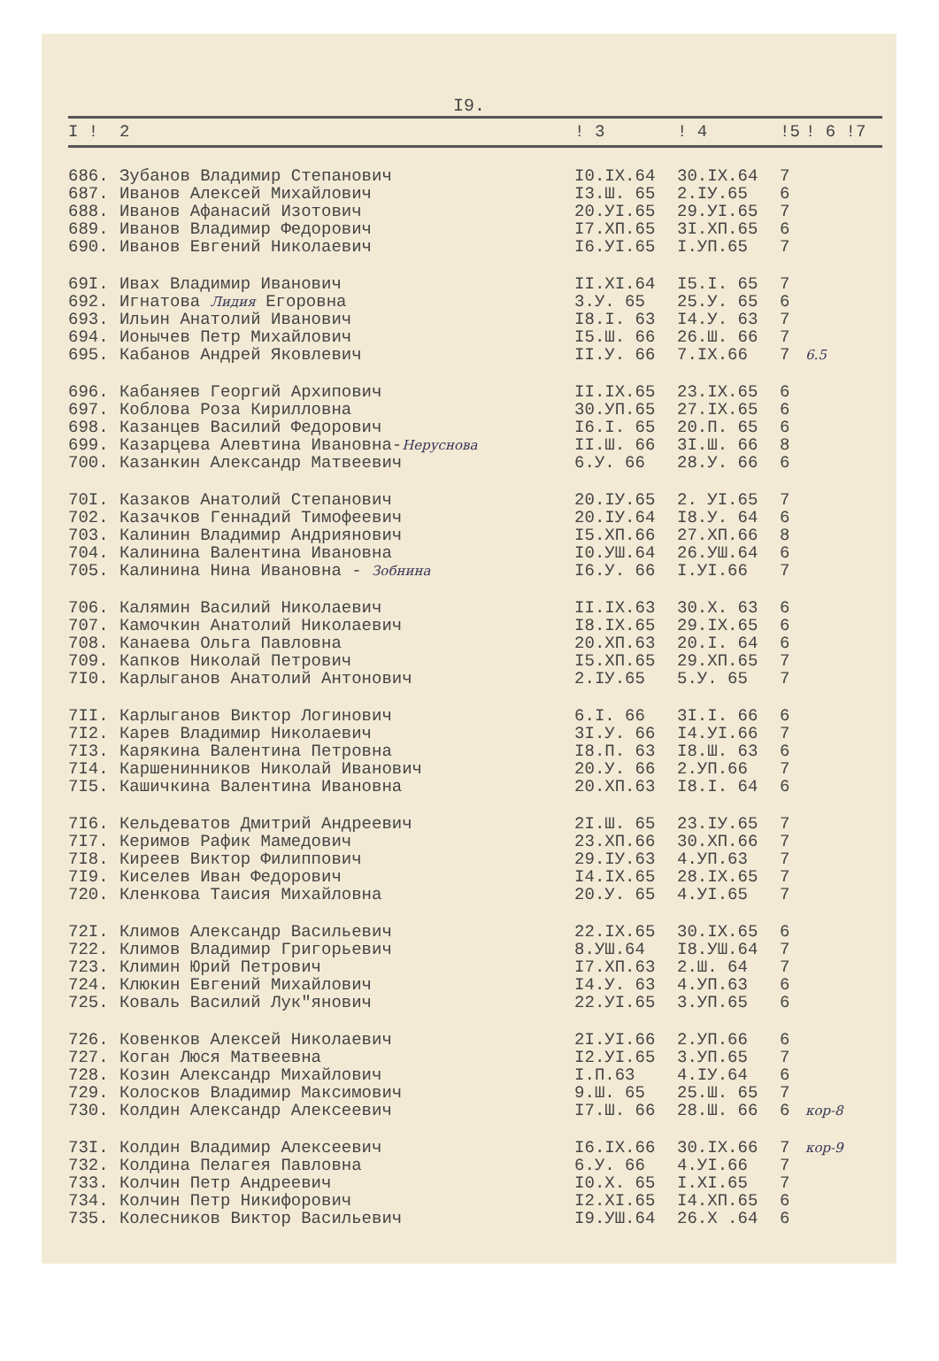I9.
| I ! | 2 | ! 3 | ! 4 | !5 | ! 6 !7 |
| --- | --- | --- | --- | --- | --- |
| 686. | Зубанов Владимир Степанович | I0.IX.64 | 30.IX.64 | 7 | |
| 687. | Иванов Алексей Михайлович | I3.Ш. 65 | 2.IУ.65 | 6 | |
| 688. | Иванов Афанасий Изотович | 20.УI.65 | 29.УI.65 | 7 | |
| 689. | Иванов Владимир Федорович | I7.XП.65 | 3I.XП.65 | 6 | |
| 690. | Иванов Евгений Николаевич | I6.УI.65 | I.УП.65 | 7 | |
| 69I. | Ивах Владимир Иванович | II.XI.64 | I5.I. 65 | 7 | |
| 692. | Игнатова Лидия Егоровна | 3.У. 65 | 25.У. 65 | 6 | |
| 693. | Ильин Анатолий Иванович | I8.I. 63 | I4.У. 63 | 7 | |
| 694. | Ионычев Петр Михайлович | I5.Ш. 66 | 26.Ш. 66 | 7 | |
| 695. | Кабанов Андрей Яковлевич | II.У. 66 | 7.IX.66 | 7 | 6.5 |
| 696. | Кабаняев Георгий Архипович | II.IX.65 | 23.IX.65 | 6 | |
| 697. | Коблова Роза Кирилловна | 30.УП.65 | 27.IX.65 | 6 | |
| 698. | Казанцев Василий Федорович | I6.I. 65 | 20.П. 65 | 6 | |
| 699. | Казарцева Алевтина Ивановна- Неруснова | II.Ш. 66 | 3I.Ш. 66 | 8 | |
| 700. | Казанкин Александр Матвеевич | 6.У. 66 | 28.У. 66 | 6 | |
| 70I. | Казаков Анатолий Степанович | 20.IУ.65 | 2. УI.65 | 7 | |
| 702. | Казачков Геннадий Тимофеевич | 20.IУ.64 | I8.У. 64 | 6 | |
| 703. | Калинин Владимир Андриянович | I5.XП.66 | 27.XП.66 | 8 | |
| 704. | Калинина Валентина Ивановна | I0.УШ.64 | 26.УШ.64 | 6 | |
| 705. | Калинина Нина Ивановна - Зобнина | I6.У. 66 | I.УI.66 | 7 | |
| 706. | Калямин Василий Николаевич | II.IX.63 | 30.X. 63 | 6 | |
| 707. | Камочкин Анатолий Николаевич | I8.IX.65 | 29.IX.65 | 6 | |
| 708. | Канаева Ольга Павловна | 20.XП.63 | 20.I. 64 | 6 | |
| 709. | Капков Николай Петрович | I5.XП.65 | 29.XП.65 | 7 | |
| 7I0. | Карлыганов Анатолий Антонович | 2.IУ.65 | 5.У. 65 | 7 | |
| 7II. | Карлыганов Виктор Логинович | 6.I. 66 | 3I.I. 66 | 6 | |
| 7I2. | Карев Владимир Николаевич | 3I.У. 66 | I4.УI.66 | 7 | |
| 7I3. | Карякина Валентина Петровна | I8.П. 63 | I8.Ш. 63 | 6 | |
| 7I4. | Каршенинников Николай Иванович | 20.У. 66 | 2.УП.66 | 7 | |
| 7I5. | Кашичкина Валентина Ивановна | 20.XП.63 | I8.I. 64 | 6 | |
| 7I6. | Кельдеватов Дмитрий Андреевич | 2I.Ш. 65 | 23.IУ.65 | 7 | |
| 7I7. | Керимов Рафик Мамедович | 23.XП.66 | 30.XП.66 | 7 | |
| 7I8. | Киреев Виктор Филиппович | 29.IУ.63 | 4.УП.63 | 7 | |
| 7I9. | Киселев Иван Федорович | I4.IX.65 | 28.IX.65 | 7 | |
| 720. | Кленкова Таисия Михайловна | 20.У. 65 | 4.УI.65 | 7 | |
| 72I. | Климов Александр Васильевич | 22.IX.65 | 30.IX.65 | 6 | |
| 722. | Климов Владимир Григорьевич | 8.УШ.64 | I8.УШ.64 | 7 | |
| 723. | Климин Юрий Петрович | I7.XП.63 | 2.Ш. 64 | 7 | |
| 724. | Клюкин Евгений Михайлович | I4.У. 63 | 4.УП.63 | 6 | |
| 725. | Коваль Василий Лук"янович | 22.УI.65 | 3.УП.65 | 6 | |
| 726. | Ковенков Алексей Николаевич | 2I.УI.66 | 2.УП.66 | 6 | |
| 727. | Коган Люся Матвеевна | I2.УI.65 | 3.УП.65 | 7 | |
| 728. | Козин Александр Михайлович | I.П.63 | 4.IУ.64 | 6 | |
| 729. | Колосков Владимир Максимович | 9.Ш. 65 | 25.Ш. 65 | 7 | |
| 730. | Колдин Александр Алексеевич | I7.Ш. 66 | 28.Ш. 66 | 6 | кор-8 |
| 73I. | Колдин Владимир Алексеевич | I6.IX.66 | 30.IX.66 | 7 | кор-9 |
| 732. | Колдина Пелагея Павловна | 6.У. 66 | 4.УI.66 | 7 | |
| 733. | Колчин Петр Андреевич | I0.X. 65 | I.XI.65 | 7 | |
| 734. | Колчин Петр Никифорович | I2.XI.65 | I4.XП.65 | 6 | |
| 735. | Колесников Виктор Васильевич | I9.УШ.64 | 26.X .64 | 6 | |